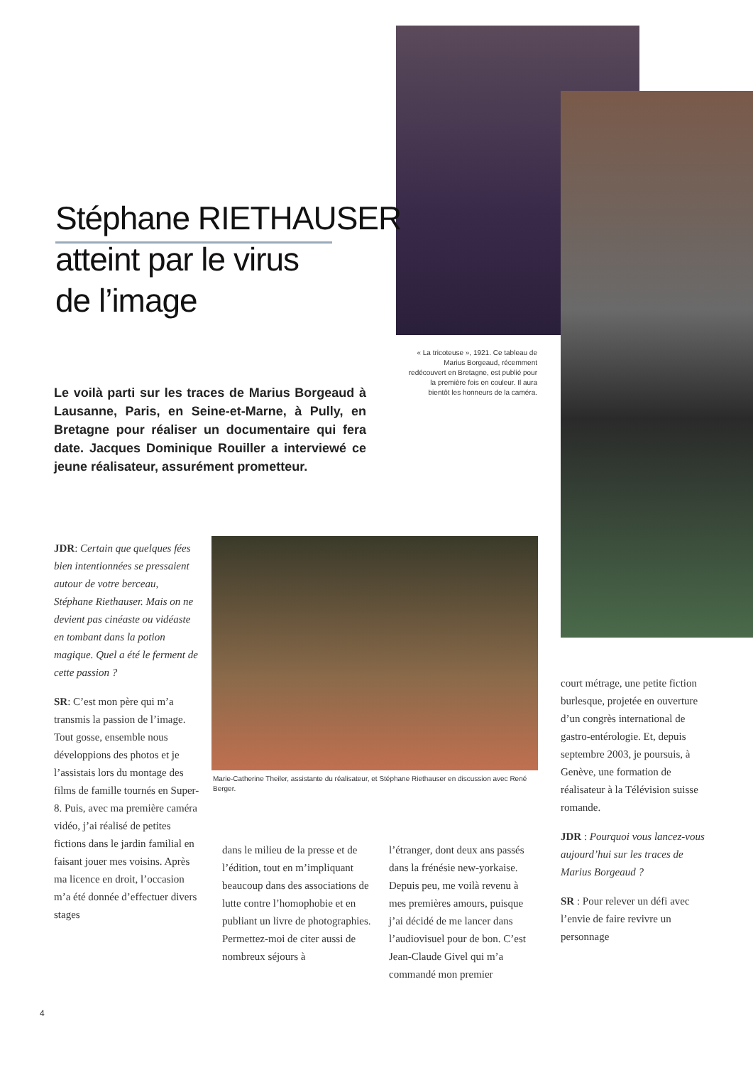Stéphane RIETHAUSER
atteint par le virus
de l’image
Le voilà parti sur les traces de Marius Borgeaud à Lausanne, Paris, en Seine-et-Marne, à Pully, en Bretagne pour réaliser un documentaire qui fera date. Jacques Dominique Rouiller a interviewé ce jeune réalisateur, assurément prometteur.
« La tricoteuse », 1921. Ce tableau de Marius Borgeaud, récemment redécouvert en Bretagne, est publié pour la première fois en couleur. Il aura bientôt les honneurs de la caméra.
JDR: Certain que quelques fées bien intentionnées se pressaient autour de votre berceau, Stéphane Riethauser. Mais on ne devient pas cinéaste ou vidéaste en tombant dans la potion magique. Quel a été le ferment de cette passion ?
SR: C’est mon père qui m’a transmis la passion de l’image. Tout gosse, ensemble nous développions des photos et je l’assistais lors du montage des films de famille tournés en Super-8. Puis, avec ma première caméra vidéo, j’ai réalisé de petites fictions dans le jardin familial en faisant jouer mes voisins. Après ma licence en droit, l’occasion m’a été donnée d’effectuer divers stages
Marie-Catherine Theiler, assistante du réalisateur, et Stéphane Riethauser en discussion avec René Berger.
dans le milieu de la presse et de l’édition, tout en m’impliquant beaucoup dans des associations de lutte contre l’homophobie et en publiant un livre de photographies. Permettez-moi de citer aussi de nombreux séjours à
l’étranger, dont deux ans passés dans la frénésie new-yorkaise. Depuis peu, me voilà revenu à mes premières amours, puisque j’ai décidé de me lancer dans l’audiovisuel pour de bon. C’est Jean-Claude Givel qui m’a commandé mon premier
court métrage, une petite fiction burlesque, projetée en ouverture d’un congrès international de gastro-entérologie. Et, depuis septembre 2003, je poursuis, à Genève, une formation de réalisateur à la Télévision suisse romande.
JDR : Pourquoi vous lancez-vous aujourd’hui sur les traces de Marius Borgeaud ?
SR : Pour relever un défi avec l’envie de faire revivre un personnage
4